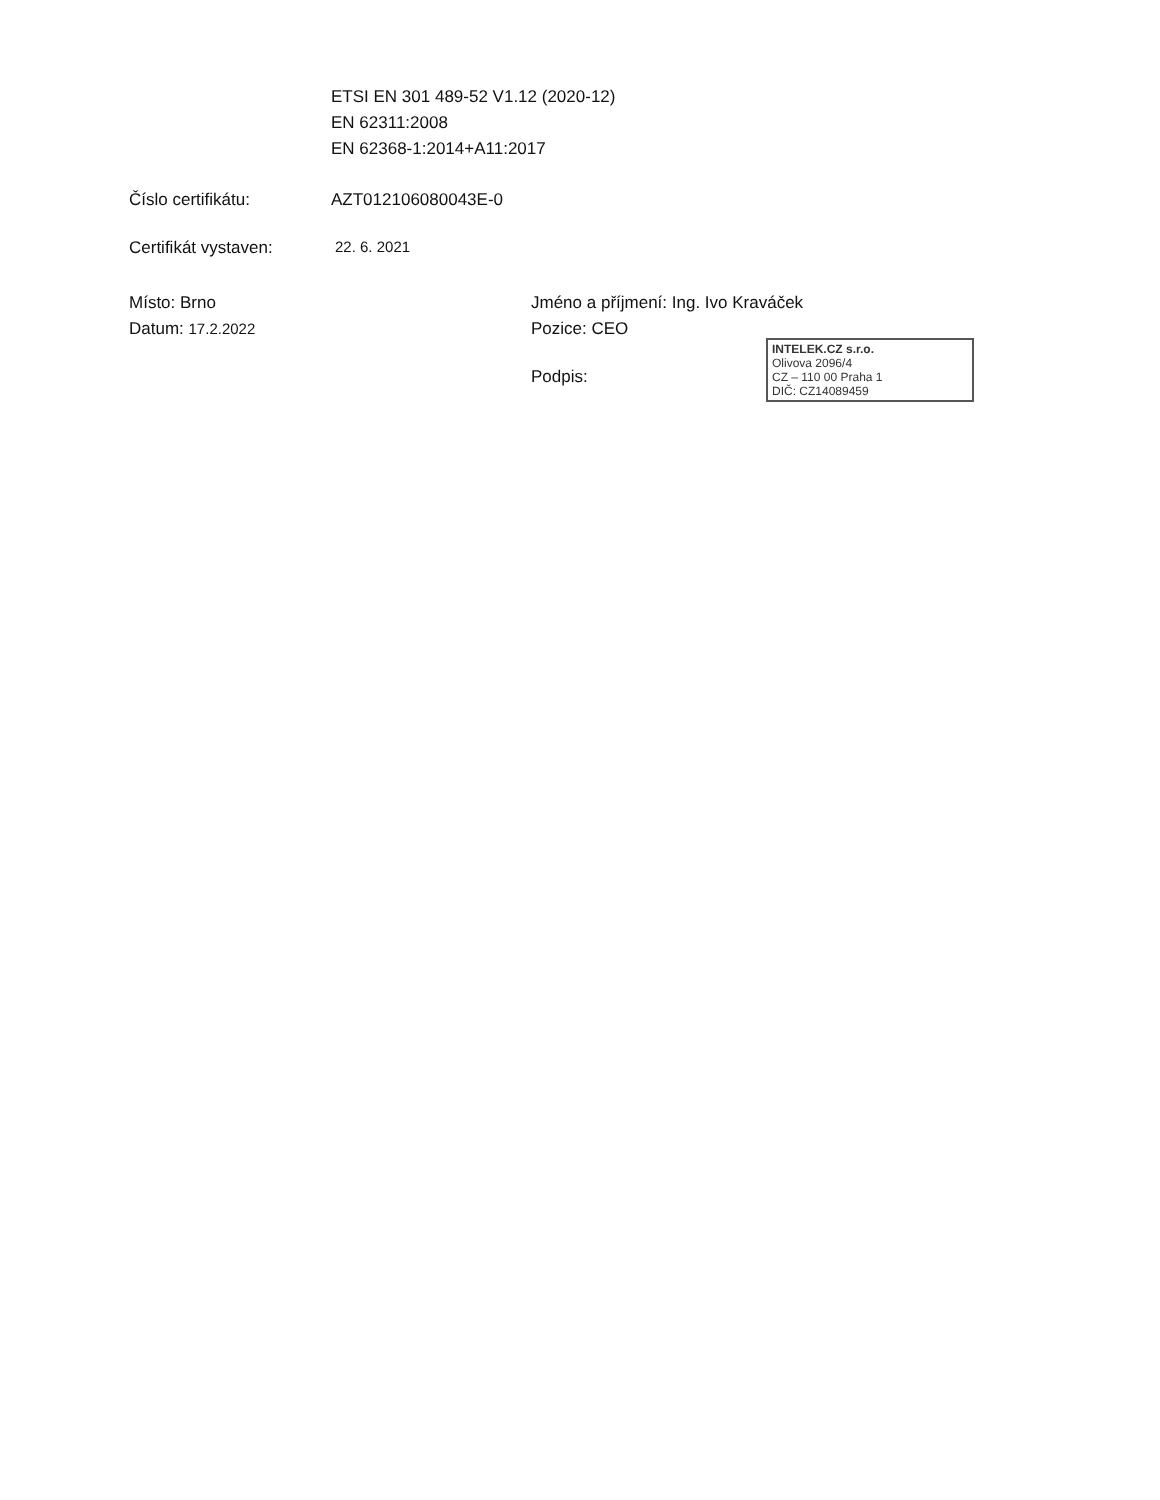ETSI EN 301 489-52 V1.12 (2020-12)
EN 62311:2008
EN 62368-1:2014+A11:2017
Číslo certifikátu: AZT012106080043E-0
Certifikát vystaven:
22. 6. 2021
Místo: Brno
Datum: 17.2.2022
Jméno a příjmení: Ing. Ivo Kraváček
Pozice: CEO
Podpis:
INTELEK.CZ s.r.o.
Olivova 2096/4
CZ – 110 00 Praha 1
DIČ: CZ14089459